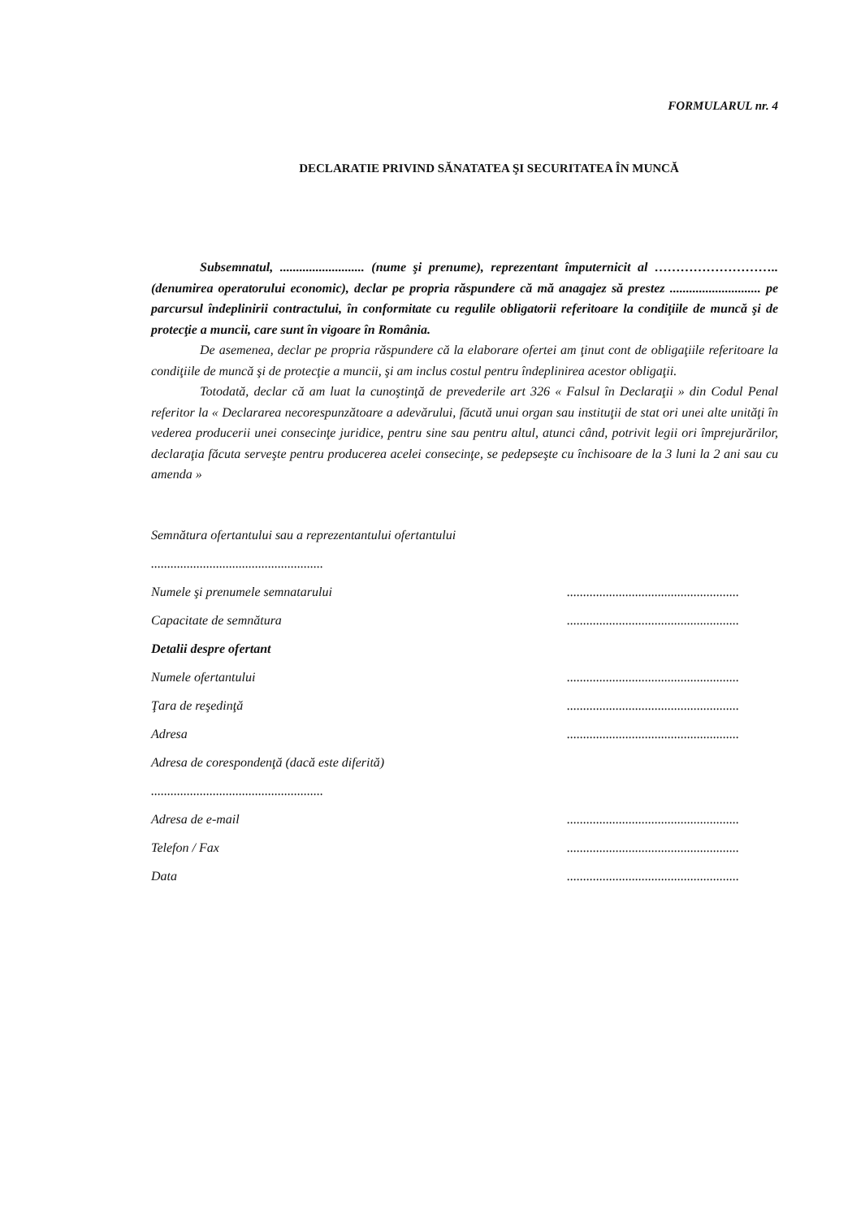FORMULARUL nr. 4
DECLARATIE PRIVIND SĂNATATEA ŞI SECURITATEA ÎN MUNCĂ
Subsemnatul, .......................... (nume şi prenume), reprezentant împuternicit al ……………………….. (denumirea operatorului economic), declar pe propria răspundere că mă anagajez să prestez ............................ pe parcursul îndeplinirii contractului, în conformitate cu regulile obligatorii referitoare la condiţiile de muncă şi de protecţie a muncii, care sunt în vigoare în România.
De asemenea, declar pe propria răspundere că la elaborare ofertei am ţinut cont de obligaţiile referitoare la condiţiile de muncă şi de protecţie a muncii, şi am inclus costul pentru îndeplinirea acestor obligaţii.
Totodată, declar că am luat la cunoştinţă de prevederile art 326 « Falsul în Declaraţii » din Codul Penal referitor la « Declararea necorespunzătoare a adevărului, făcută unui organ sau instituţii de stat ori unei alte unităţi în vederea producerii unei consecinţe juridice, pentru sine sau pentru altul, atunci când, potrivit legii ori împrejurărilor, declaraţia făcuta serveşte pentru producerea acelei consecinţe, se pedepseşte cu închisoare de la 3 luni la 2 ani sau cu amenda »
Semnătura ofertantului sau a reprezentantului ofertantului
.....................................................
Numele şi prenumele semnatarului.....................................................
Capacitate de semnătura.....................................................
Detalii despre ofertant
Numele ofertantului.....................................................
Ţara de reşedinţă.....................................................
Adresa.....................................................
Adresa de corespondenţă (dacă este diferită)
.....................................................
Adresa de e-mail.....................................................
Telefon / Fax.....................................................
Data.....................................................